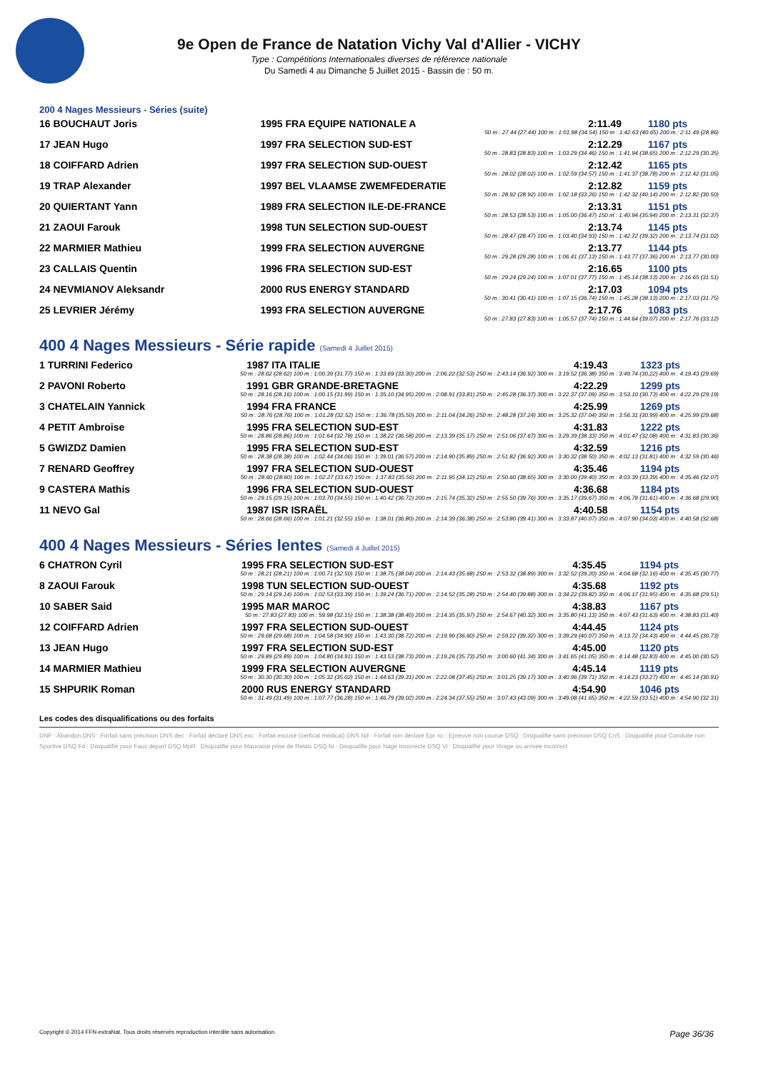9e Open de France de Natation Vichy Val d'Allier - VICHY
Type : Compétitions Internationales diverses de référence nationale
Du Samedi 4 au Dimanche 5 Juillet 2015 - Bassin de : 50 m.
200 4 Nages Messieurs - Séries (suite)
| 16 BOUCHAUT Joris | 1995 FRA EQUIPE NATIONALE A | 2:11.49 | 1180 pts |
| 50 m : 27.44 (27.44) 100 m : 1:01.98 (34.54) 150 m : 1:42.63 (40.65) 200 m : 2:11.49 (28.86) | | | |
| 17 JEAN Hugo | 1997 FRA SELECTION SUD-EST | 2:12.29 | 1167 pts |
| 50 m : 28.83 (28.83) 100 m : 1:03.29 (34.46) 150 m : 1:41.94 (38.65) 200 m : 2:12.29 (30.35) | | | |
| 18 COIFFARD Adrien | 1997 FRA SELECTION SUD-OUEST | 2:12.42 | 1165 pts |
| 50 m : 28.02 (28.02) 100 m : 1:02.59 (34.57) 150 m : 1:41.37 (38.78) 200 m : 2:12.42 (31.05) | | | |
| 19 TRAP Alexander | 1997 BEL VLAAMSE ZWEMFEDERATIE | 2:12.82 | 1159 pts |
| 50 m : 28.92 (28.92) 100 m : 1:02.18 (33.26) 150 m : 1:42.32 (40.14) 200 m : 2:12.82 (30.50) | | | |
| 20 QUIERTANT Yann | 1989 FRA SELECTION ILE-DE-FRANCE | 2:13.31 | 1151 pts |
| 50 m : 28.53 (28.53) 100 m : 1:05.00 (36.47) 150 m : 1:40.94 (35.94) 200 m : 2:13.31 (32.37) | | | |
| 21 ZAOUI Farouk | 1998 TUN SELECTION SUD-OUEST | 2:13.74 | 1145 pts |
| 50 m : 28.47 (28.47) 100 m : 1:03.40 (34.93) 150 m : 1:42.72 (39.32) 200 m : 2:13.74 (31.02) | | | |
| 22 MARMIER Mathieu | 1999 FRA SELECTION AUVERGNE | 2:13.77 | 1144 pts |
| 50 m : 29.28 (29.28) 100 m : 1:06.41 (37.13) 150 m : 1:43.77 (37.36) 200 m : 2:13.77 (30.00) | | | |
| 23 CALLAIS Quentin | 1996 FRA SELECTION SUD-EST | 2:16.65 | 1100 pts |
| 50 m : 29.24 (29.24) 100 m : 1:07.01 (37.77) 150 m : 1:45.14 (38.13) 200 m : 2:16.65 (31.51) | | | |
| 24 NEVMIANOV Aleksandr | 2000 RUS ENERGY STANDARD | 2:17.03 | 1094 pts |
| 50 m : 30.41 (30.41) 100 m : 1:07.15 (36.74) 150 m : 1:45.28 (38.13) 200 m : 2:17.03 (31.75) | | | |
| 25 LEVRIER Jérémy | 1993 FRA SELECTION AUVERGNE | 2:17.76 | 1083 pts |
| 50 m : 27.83 (27.83) 100 m : 1:05.57 (37.74) 150 m : 1:44.64 (39.07) 200 m : 2:17.76 (33.12) | | | |
400 4 Nages Messieurs - Série rapide (Samedi 4 Juillet 2015)
| 1 TURRINI Federico | 1987 ITA ITALIE | 4:19.43 | 1323 pts |
| 50 m : 28.62 (28.62) 100 m : 1:00.39 (31.77) 150 m : 1:33.69 (33.30) 200 m : 2:06.22 (32.53) 250 m : 2:43.14 (36.92) 300 m : 3:19.52 (36.38) 350 m : 3:49.74 (30.22) 400 m : 4:19.43 (29.69) | | | |
| 2 PAVONI Roberto | 1991 GBR GRANDE-BRETAGNE | 4:22.29 | 1299 pts |
| 50 m : 28.16 (28.16) 100 m : 1:00.15 (31.99) 150 m : 1:35.10 (34.95) 200 m : 2:08.91 (33.81) 250 m : 2:45.28 (36.37) 300 m : 3:22.37 (37.09) 350 m : 3:53.10 (30.73) 400 m : 4:22.29 (29.19) | | | |
| 3 CHATELAIN Yannick | 1994 FRA FRANCE | 4:25.99 | 1269 pts |
| 50 m : 28.76 (28.76) 100 m : 1:01.28 (32.52) 150 m : 1:36.78 (35.50) 200 m : 2:11.04 (34.26) 250 m : 2:48.28 (37.24) 300 m : 3:25.32 (37.04) 350 m : 3:56.31 (30.99) 400 m : 4:25.99 (29.68) | | | |
| 4 PETIT Ambroise | 1995 FRA SELECTION SUD-EST | 4:31.83 | 1222 pts |
| 50 m : 28.86 (28.86) 100 m : 1:01.64 (32.78) 150 m : 1:38.22 (36.58) 200 m : 2:13.39 (35.17) 250 m : 2:51.06 (37.67) 300 m : 3:29.39 (38.33) 350 m : 4:01.47 (32.08) 400 m : 4:31.83 (30.36) | | | |
| 5 GWIZDZ Damien | 1995 FRA SELECTION SUD-EST | 4:32.59 | 1216 pts |
| 50 m : 28.38 (28.38) 100 m : 1:02.44 (34.06) 150 m : 1:39.01 (36.57) 200 m : 2:14.90 (35.89) 250 m : 2:51.82 (36.92) 300 m : 3:30.32 (38.50) 350 m : 4:02.13 (31.81) 400 m : 4:32.59 (30.46) | | | |
| 7 RENARD Geoffrey | 1997 FRA SELECTION SUD-OUEST | 4:35.46 | 1194 pts |
| 50 m : 28.60 (28.60) 100 m : 1:02.27 (33.67) 150 m : 1:37.83 (35.56) 200 m : 2:11.95 (34.12) 250 m : 2:50.60 (38.65) 300 m : 3:30.00 (39.40) 350 m : 4:03.39 (33.39) 400 m : 4:35.46 (32.07) | | | |
| 9 CASTERA Mathis | 1996 FRA SELECTION SUD-OUEST | 4:36.68 | 1184 pts |
| 50 m : 29.15 (29.15) 100 m : 1:03.70 (34.55) 150 m : 1:40.42 (36.72) 200 m : 2:15.74 (35.32) 250 m : 2:55.50 (39.76) 300 m : 3:35.17 (39.67) 350 m : 4:06.78 (31.61) 400 m : 4:36.68 (29.90) | | | |
| 11 NEVO Gal | 1987 ISR ISRAËL | 4:40.58 | 1154 pts |
| 50 m : 28.66 (28.66) 100 m : 1:01.21 (32.55) 150 m : 1:38.01 (36.80) 200 m : 2:14.39 (36.38) 250 m : 2:53.80 (39.41) 300 m : 3:33.87 (40.07) 350 m : 4:07.90 (34.03) 400 m : 4:40.58 (32.68) | | | |
400 4 Nages Messieurs - Séries lentes (Samedi 4 Juillet 2015)
| 6 CHATRON Cyril | 1995 FRA SELECTION SUD-EST | 4:35.45 | 1194 pts |
| 50 m : 28.21 (28.21) 100 m : 1:00.71 (32.50) 150 m : 1:38.75 (38.04) 200 m : 2:14.43 (35.68) 250 m : 2:53.32 (38.89) 300 m : 3:32.52 (39.20) 350 m : 4:04.68 (32.16) 400 m : 4:35.45 (30.77) | | | |
| 8 ZAOUI Farouk | 1998 TUN SELECTION SUD-OUEST | 4:35.68 | 1192 pts |
| 50 m : 29.14 (29.14) 100 m : 1:02.53 (33.39) 150 m : 1:39.24 (36.71) 200 m : 2:14.52 (35.28) 250 m : 2:54.40 (39.88) 300 m : 3:34.22 (39.82) 350 m : 4:06.17 (31.95) 400 m : 4:35.68 (29.51) | | | |
| 10 SABER Said | 1995 MAR MAROC | 4:38.83 | 1167 pts |
| 50 m : 27.83 (27.83) 100 m : 59.98 (32.15) 150 m : 1:38.38 (38.40) 200 m : 2:14.35 (35.97) 250 m : 2:54.67 (40.32) 300 m : 3:35.80 (41.13) 350 m : 4:07.43 (31.63) 400 m : 4:38.83 (31.40) | | | |
| 12 COIFFARD Adrien | 1997 FRA SELECTION SUD-OUEST | 4:44.45 | 1124 pts |
| 50 m : 29.68 (29.68) 100 m : 1:04.58 (34.90) 150 m : 1:43.30 (38.72) 200 m : 2:19.90 (36.60) 250 m : 2:59.22 (39.32) 300 m : 3:39.29 (40.07) 350 m : 4:13.72 (34.43) 400 m : 4:44.45 (30.73) | | | |
| 13 JEAN Hugo | 1997 FRA SELECTION SUD-EST | 4:45.00 | 1120 pts |
| 50 m : 29.89 (29.89) 100 m : 1:04.80 (34.91) 150 m : 1:43.53 (38.73) 200 m : 2:19.26 (35.73) 250 m : 3:00.60 (41.34) 300 m : 3:41.65 (41.05) 350 m : 4:14.48 (32.83) 400 m : 4:45.00 (30.52) | | | |
| 14 MARMIER Mathieu | 1999 FRA SELECTION AUVERGNE | 4:45.14 | 1119 pts |
| 50 m : 30.30 (30.30) 100 m : 1:05.32 (35.02) 150 m : 1:44.63 (39.31) 200 m : 2:22.08 (37.45) 250 m : 3:01.25 (39.17) 300 m : 3:40.96 (39.71) 350 m : 4:14.23 (33.27) 400 m : 4:45.14 (30.91) | | | |
| 15 SHPURIK Roman | 2000 RUS ENERGY STANDARD | 4:54.90 | 1046 pts |
| 50 m : 31.49 (31.49) 100 m : 1:07.77 (36.28) 150 m : 1:46.79 (39.02) 200 m : 2:24.34 (37.55) 250 m : 3:07.43 (43.09) 300 m : 3:49.08 (41.65) 350 m : 4:22.59 (33.51) 400 m : 4:54.90 (32.31) | | | |
Les codes des disqualifications ou des forfaits
DNF : Abandon DNS : Forfait sans précision DNS dec : Forfait déclaré DNS exc : Forfait excusé (cerficat médical) DNS Nd : Forfait non déclaré Epr nc : Epreuve non courue DSQ : Disqualifié sans précision DSQ CnS : Disqualifié pour Conduite non Sportive DSQ Fd : Disqualifié pour Faux départ DSQ MpR : Disqualifié pour Mauvaise prise de Relais DSQ Ni : Disqualifié pour Nage incorrecte DSQ Vi : Disqualifié pour Virage ou arrivée incorrect
Copyright © 2014 FFN-extraNat. Tous droits réservés reproduction interdite sans autorisation. Page 36/36